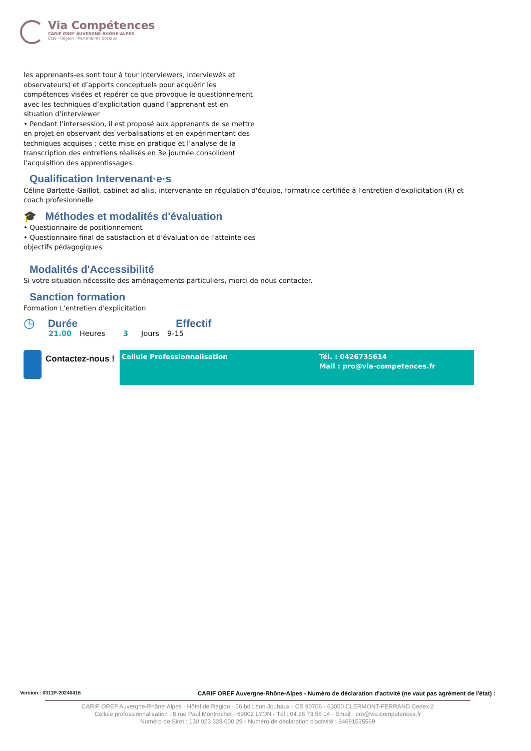Via Compétences
CARIF OREF AUVERGNE-RHÔNE-ALPES
État - Région - Partenaires Sociaux
les apprenants-es sont tour à tour interviewers, interviewés et observateurs) et d’apports conceptuels pour acquérir les compétences visées et repérer ce que provoque le questionnement avec les techniques d’explicitation quand l’apprenant est en situation d’interviewer
• Pendant l’intersession, il est proposé aux apprenants de se mettre en projet en observant des verbalisations et en expérimentant des techniques acquises ; cette mise en pratique et l’analyse de la transcription des entretiens réalisés en 3e journée consolident l’acquisition des apprentissages.
Qualification Intervenant·e·s
Céline Bartette-Gaillot, cabinet ad aliis, intervenante en régulation d'équipe, formatrice certifiée à l'entretien d'explicitation (R) et coach profesionnelle
🎓 Méthodes et modalités d'évaluation
• Questionnaire de positionnement
• Questionnaire final de satisfaction et d’évaluation de l'atteinte des objectifs pédagogiques
Modalités d'Accessibilité
Si votre situation nécessite des aménagements particuliers, merci de nous contacter.
Sanction formation
Formation L'entretien d'explicitation
◷
Durée Effectif
21.00 Heures 3 Jours 9-15
Contactez-nous !
Cellule Professionnalisation Tél. : 0426735614
Mail : pro@via-competences.fr
Version : 0311P-20240416 CARIF OREF Auvergne-Rhône-Alpes - Numéro de déclaration d'activité (ne vaut pas agrément de l'état) :
CARIF OREF Auvergne-Rhône-Alpes - Hôtel de Région - 56 bd Léon Jouhaux - CS 90706 - 63050 CLERMONT-FERRAND Cedex 2
Cellule professionnalisation : 8 rue Paul Montrochet - 69002 LYON - Tél : 04 26 73 56 14 - Email : pro@via-competences.fr
Numéro de Siret : 130 023 328 000 29 - Numéro de déclaration d'activité : 84691535569